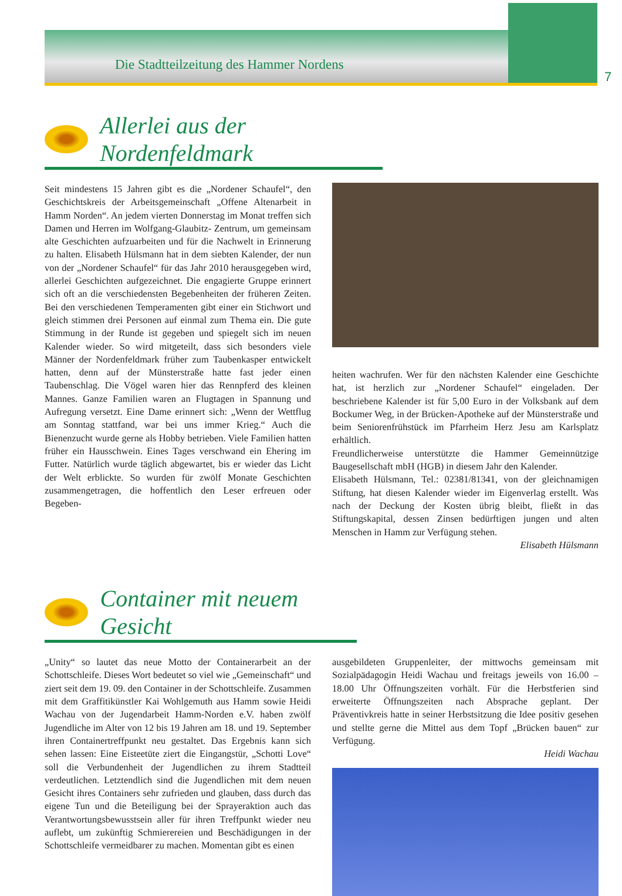Die Stadtteilzeitung des Hammer Nordens
7
Allerlei aus der Nordenfeldmark
Seit mindestens 15 Jahren gibt es die „Nordener Schaufel“, den Geschichtskreis der Arbeitsgemeinschaft „Offene Altenarbeit in Hamm Norden“. An jedem vierten Donnerstag im Monat treffen sich Damen und Herren im Wolfgang-Glaubitz- Zentrum, um gemeinsam alte Geschichten aufzuarbeiten und für die Nachwelt in Erinnerung zu halten. Elisabeth Hülsmann hat in dem siebten Kalender, der nun von der „Nordener Schaufel“ für das Jahr 2010 herausgegeben wird, allerlei Geschichten aufgezeichnet. Die engagierte Gruppe erinnert sich oft an die verschiedensten Begebenheiten der früheren Zeiten. Bei den verschiedenen Temperamenten gibt einer ein Stichwort und gleich stimmen drei Personen auf einmal zum Thema ein. Die gute Stimmung in der Runde ist gegeben und spiegelt sich im neuen Kalender wieder. So wird mitgeteilt, dass sich besonders viele Männer der Nordenfeldmark früher zum Taubenkasper entwickelt hatten, denn auf der Münsterstraße hatte fast jeder einen Taubenschlag. Die Vögel waren hier das Rennpferd des kleinen Mannes. Ganze Familien waren an Flugtagen in Spannung und Aufregung versetzt. Eine Dame erinnert sich: „Wenn der Wettflug am Sonntag stattfand, war bei uns immer Krieg.“ Auch die Bienenzucht wurde gerne als Hobby betrieben. Viele Familien hatten früher ein Hausschwein. Eines Tages verschwand ein Ehering im Futter. Natürlich wurde täglich abgewartet, bis er wieder das Licht der Welt erblickte. So wurden für zwölf Monate Geschichten zusammengetragen, die hoffentlich den Leser erfreuen oder Begeben-
heiten wachrufen. Wer für den nächsten Kalender eine Geschichte hat, ist herzlich zur „Nordener Schaufel“ eingeladen. Der beschriebene Kalender ist für 5,00 Euro in der Volksbank auf dem Bockumer Weg, in der Brücken-Apotheke auf der Münsterstraße und beim Seniorenfrühstück im Pfarrheim Herz Jesu am Karlsplatz erhältlich.
Freundlicherweise unterstützte die Hammer Gemeinnützige Baugesellschaft mbH (HGB) in diesem Jahr den Kalender.
Elisabeth Hülsmann, Tel.: 02381/81341, von der gleichnamigen Stiftung, hat diesen Kalender wieder im Eigenverlag erstellt. Was nach der Deckung der Kosten übrig bleibt, fließt in das Stiftungskapital, dessen Zinsen bedürftigen jungen und alten Menschen in Hamm zur Verfügung stehen.
Elisabeth Hülsmann
Container mit neuem Gesicht
„Unity“ so lautet das neue Motto der Containerarbeit an der Schottschleife. Dieses Wort bedeutet so viel wie „Gemeinschaft“ und ziert seit dem 19. 09. den Container in der Schottschleife. Zusammen mit dem Graffitikünstler Kai Wohlgemuth aus Hamm sowie Heidi Wachau von der Jugendarbeit Hamm-Norden e.V. haben zwölf Jugendliche im Alter von 12 bis 19 Jahren am 18. und 19. September ihren Containertreffpunkt neu gestaltet. Das Ergebnis kann sich sehen lassen: Eine Eisteetüte ziert die Eingangstür, „Schotti Love“ soll die Verbundenheit der Jugendlichen zu ihrem Stadtteil verdeutlichen. Letztendlich sind die Jugendlichen mit dem neuen Gesicht ihres Containers sehr zufrieden und glauben, dass durch das eigene Tun und die Beteiligung bei der Sprayeraktion auch das Verantwortungsbewusstsein aller für ihren Treffpunkt wieder neu auflebt, um zukünftig Schmierereien und Beschädigungen in der Schottschleife vermeidbarer zu machen. Momentan gibt es einen
ausgebildeten Gruppenleiter, der mittwochs gemeinsam mit Sozialpädagogin Heidi Wachau und freitags jeweils von 16.00 – 18.00 Uhr Öffnungszeiten vorhält. Für die Herbstferien sind erweiterte Öffnungszeiten nach Absprache geplant. Der Präventivkreis hatte in seiner Herbstsitzung die Idee positiv gesehen und stellte gerne die Mittel aus dem Topf „Brücken bauen“ zur Verfügung.
Heidi Wachau